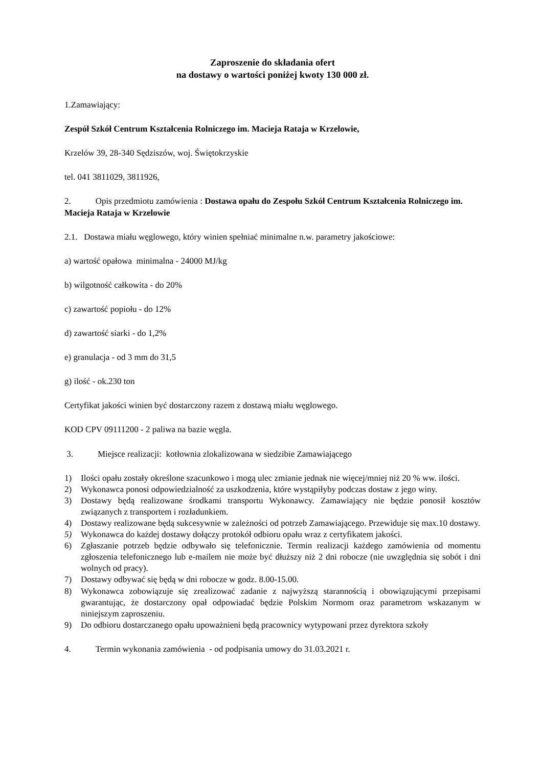Zaproszenie do składania ofert
na dostawy o wartości poniżej kwoty 130 000 zł.
1.Zamawiający:
Zespół Szkół Centrum Kształcenia Rolniczego im. Macieja Rataja w Krzelowie,
Krzelów 39, 28-340 Sędziszów, woj. Świętokrzyskie
tel. 041 3811029, 3811926,
2. Opis przedmiotu zamówienia : Dostawa opału do Zespołu Szkół Centrum Kształcenia Rolniczego im. Macieja Rataja w Krzelowie
2.1. Dostawa miału węglowego, który winien spełniać minimalne n.w. parametry jakościowe:
a) wartość opałowa minimalna - 24000 MJ/kg
b) wilgotność całkowita - do 20%
c) zawartość popiołu - do 12%
d) zawartość siarki - do 1,2%
e) granulacja - od 3 mm do 31,5
g) ilość - ok.230 ton
Certyfikat jakości winien być dostarczony razem z dostawą miału węglowego.
KOD CPV 09111200 - 2 paliwa na bazie węgla.
3. Miejsce realizacji: kotłownia zlokalizowana w siedzibie Zamawiającego
1) Ilości opału zostały określone szacunkowo i mogą ulec zmianie jednak nie więcej/mniej niż 20 % ww. ilości.
2) Wykonawca ponosi odpowiedzialność za uszkodzenia, które wystąpiłyby podczas dostaw z jego winy.
3) Dostawy będą realizowane środkami transportu Wykonawcy. Zamawiający nie będzie ponosił kosztów związanych z transportem i rozładunkiem.
4) Dostawy realizowane będą sukcesywnie w zależności od potrzeb Zamawiającego. Przewiduje się max.10 dostawy.
5) Wykonawca do każdej dostawy dołączy protokół odbioru opału wraz z certyfikatem jakości.
6) Zgłaszanie potrzeb będzie odbywało się telefonicznie. Termin realizacji każdego zamówienia od momentu zgłoszenia telefonicznego lub e-mailem nie może być dłuższy niż 2 dni robocze (nie uwzględnia się sobót i dni wolnych od pracy).
7) Dostawy odbywać się będą w dni robocze w godz. 8.00-15.00.
8) Wykonawca zobowiązuje się zrealizować zadanie z najwyższą starannością i obowiązującymi przepisami gwarantując, że dostarczony opał odpowiadać będzie Polskim Normom oraz parametrom wskazanym w niniejszym zaproszeniu.
9) Do odbioru dostarczanego opału upoważnieni będą pracownicy wytypowani przez dyrektora szkoły
4. Termin wykonania zamówienia - od podpisania umowy do 31.03.2021 r.